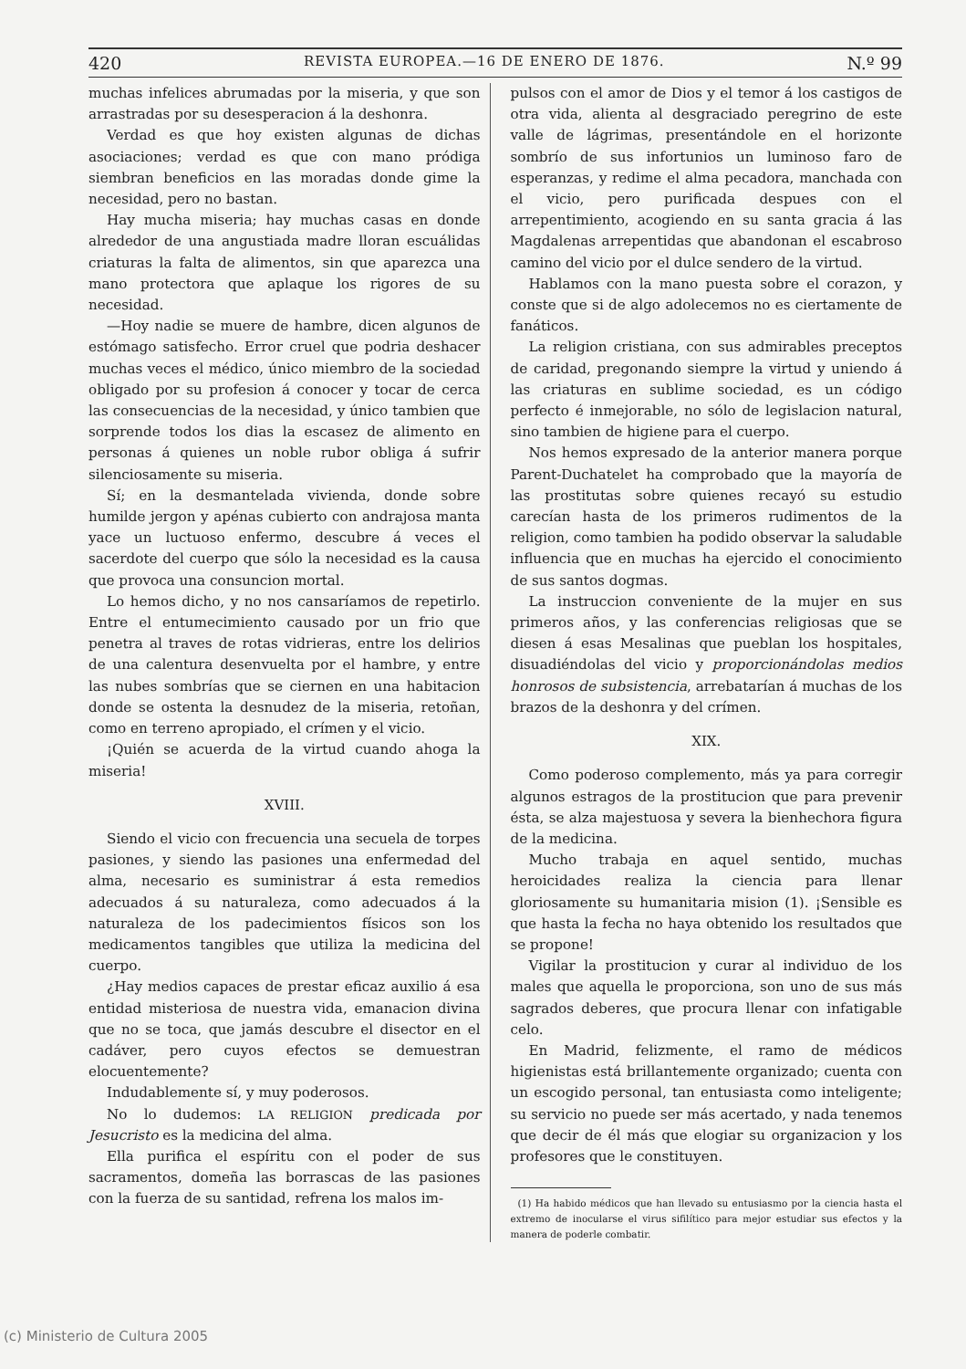420 REVISTA EUROPEA.—16 DE ENERO DE 1876. N.º 99
muchas infelices abrumadas por la miseria, y que son arrastradas por su desesperacion á la deshonra.
Verdad es que hoy existen algunas de dichas asociaciones; verdad es que con mano pródiga siembran beneficios en las moradas donde gime la necesidad, pero no bastan.
Hay mucha miseria; hay muchas casas en donde alrededor de una angustiada madre lloran escuálidas criaturas la falta de alimentos, sin que aparezca una mano protectora que aplaque los rigores de su necesidad.
—Hoy nadie se muere de hambre, dicen algunos de estómago satisfecho. Error cruel que podria deshacer muchas veces el médico, único miembro de la sociedad obligado por su profesion á conocer y tocar de cerca las consecuencias de la necesidad, y único tambien que sorprende todos los dias la escasez de alimento en personas á quienes un noble rubor obliga á sufrir silenciosamente su miseria.
Sí; en la desmantelada vivienda, donde sobre humilde jergon y apénas cubierto con andrajosa manta yace un luctuoso enfermo, descubre á veces el sacerdote del cuerpo que sólo la necesidad es la causa que provoca una consuncion mortal.
Lo hemos dicho, y no nos cansaríamos de repetirlo. Entre el entumecimiento causado por un frio que penetra al traves de rotas vidrieras, entre los delirios de una calentura desenvuelta por el hambre, y entre las nubes sombrías que se ciernen en una habitacion donde se ostenta la desnudez de la miseria, retoñan, como en terreno apropiado, el crímen y el vicio.
¡Quién se acuerda de la virtud cuando ahoga la miseria!
XVIII.
Siendo el vicio con frecuencia una secuela de torpes pasiones, y siendo las pasiones una enfermedad del alma, necesario es suministrar á esta remedios adecuados á su naturaleza, como adecuados á la naturaleza de los padecimientos físicos son los medicamentos tangibles que utiliza la medicina del cuerpo.
¿Hay medios capaces de prestar eficaz auxilio á esa entidad misteriosa de nuestra vida, emanacion divina que no se toca, que jamás descubre el disector en el cadáver, pero cuyos efectos se demuestran elocuentemente?
Indudablemente sí, y muy poderosos.
No lo dudemos: LA RELIGION predicada por Jesucristo es la medicina del alma.
Ella purifica el espíritu con el poder de sus sacramentos, domeña las borrascas de las pasiones con la fuerza de su santidad, refrena los malos im-
pulsos con el amor de Dios y el temor á los castigos de otra vida, alienta al desgraciado peregrino de este valle de lágrimas, presentándole en el horizonte sombrío de sus infortunios un luminoso faro de esperanzas, y redime el alma pecadora, manchada con el vicio, pero purificada despues con el arrepentimiento, acogiendo en su santa gracia á las Magdalenas arrepentidas que abandonan el escabroso camino del vicio por el dulce sendero de la virtud.
Hablamos con la mano puesta sobre el corazon, y conste que si de algo adolecemos no es ciertamente de fanáticos.
La religion cristiana, con sus admirables preceptos de caridad, pregonando siempre la virtud y uniendo á las criaturas en sublime sociedad, es un código perfecto é inmejorable, no sólo de legislacion natural, sino tambien de higiene para el cuerpo.
Nos hemos expresado de la anterior manera porque Parent-Duchatelet ha comprobado que la mayoría de las prostitutas sobre quienes recayó su estudio carecían hasta de los primeros rudimentos de la religion, como tambien ha podido observar la saludable influencia que en muchas ha ejercido el conocimiento de sus santos dogmas.
La instruccion conveniente de la mujer en sus primeros años, y las conferencias religiosas que se diesen á esas Mesalinas que pueblan los hospitales, disuadiéndolas del vicio y proporcionándolas medios honrosos de subsistencia, arrebatarían á muchas de los brazos de la deshonra y del crímen.
XIX.
Como poderoso complemento, más ya para corregir algunos estragos de la prostitucion que para prevenir ésta, se alza majestuosa y severa la bienhechora figura de la medicina.
Mucho trabaja en aquel sentido, muchas heroicidades realiza la ciencia para llenar gloriosamente su humanitaria mision (1). ¡Sensible es que hasta la fecha no haya obtenido los resultados que se propone!
Vigilar la prostitucion y curar al individuo de los males que aquella le proporciona, son uno de sus más sagrados deberes, que procura llenar con infatigable celo.
En Madrid, felizmente, el ramo de médicos higienistas está brillantemente organizado; cuenta con un escogido personal, tan entusiasta como inteligente; su servicio no puede ser más acertado, y nada tenemos que decir de él más que elogiar su organizacion y los profesores que le constituyen.
(1) Ha habido médicos que han llevado su entusiasmo por la ciencia hasta el extremo de inocularse el virus sifilítico para mejor estudiar sus efectos y la manera de poderle combatir.
(c) Ministerio de Cultura 2005